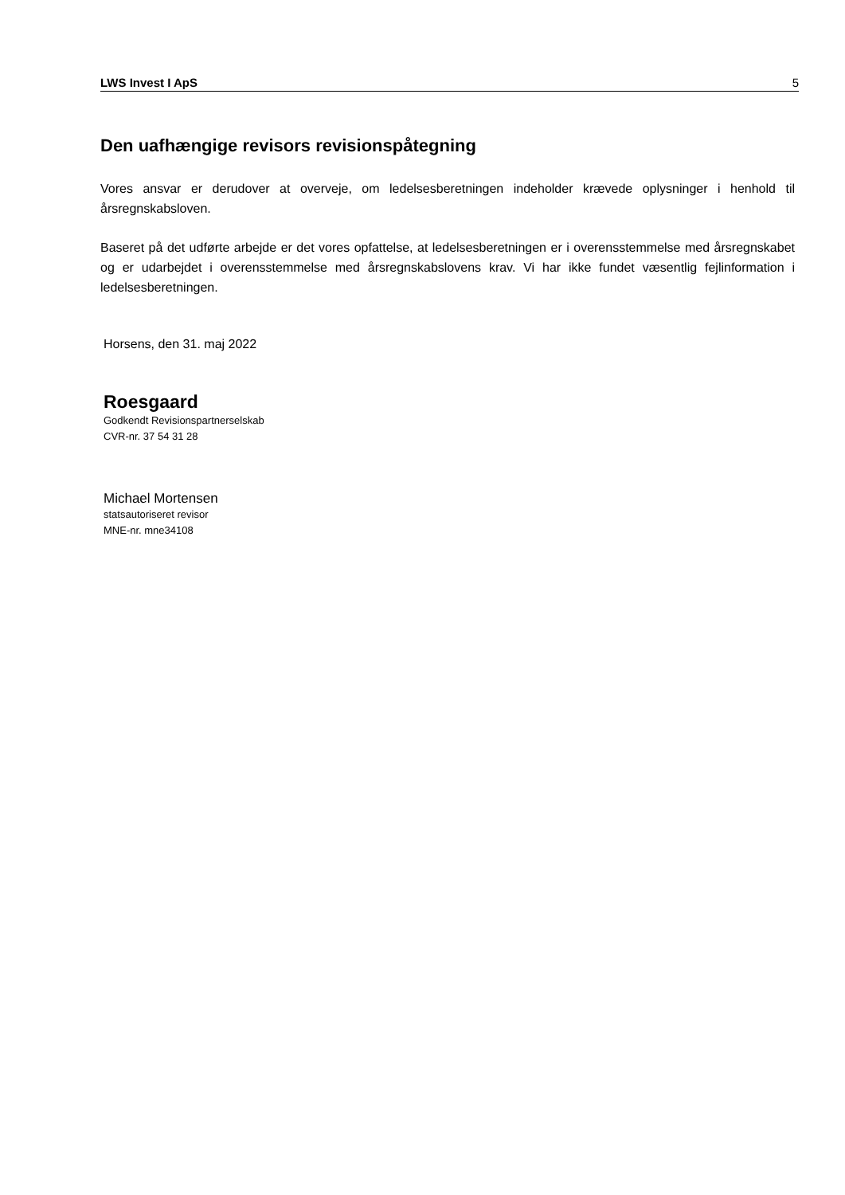LWS Invest I ApS 5
Den uafhængige revisors revisionspåtegning
Vores ansvar er derudover at overveje, om ledelsesberetningen indeholder krævede oplysninger i henhold til årsregnskabsloven.
Baseret på det udførte arbejde er det vores opfattelse, at ledelsesberetningen er i overensstemmelse med årsregnskabet og er udarbejdet i overensstemmelse med årsregnskabslovens krav. Vi har ikke fundet væsentlig fejlinformation i ledelsesberetningen.
Horsens, den 31. maj 2022
Roesgaard
Godkendt Revisionspartnerselskab
CVR-nr. 37 54 31 28
Michael Mortensen
statsautoriseret revisor
MNE-nr. mne34108